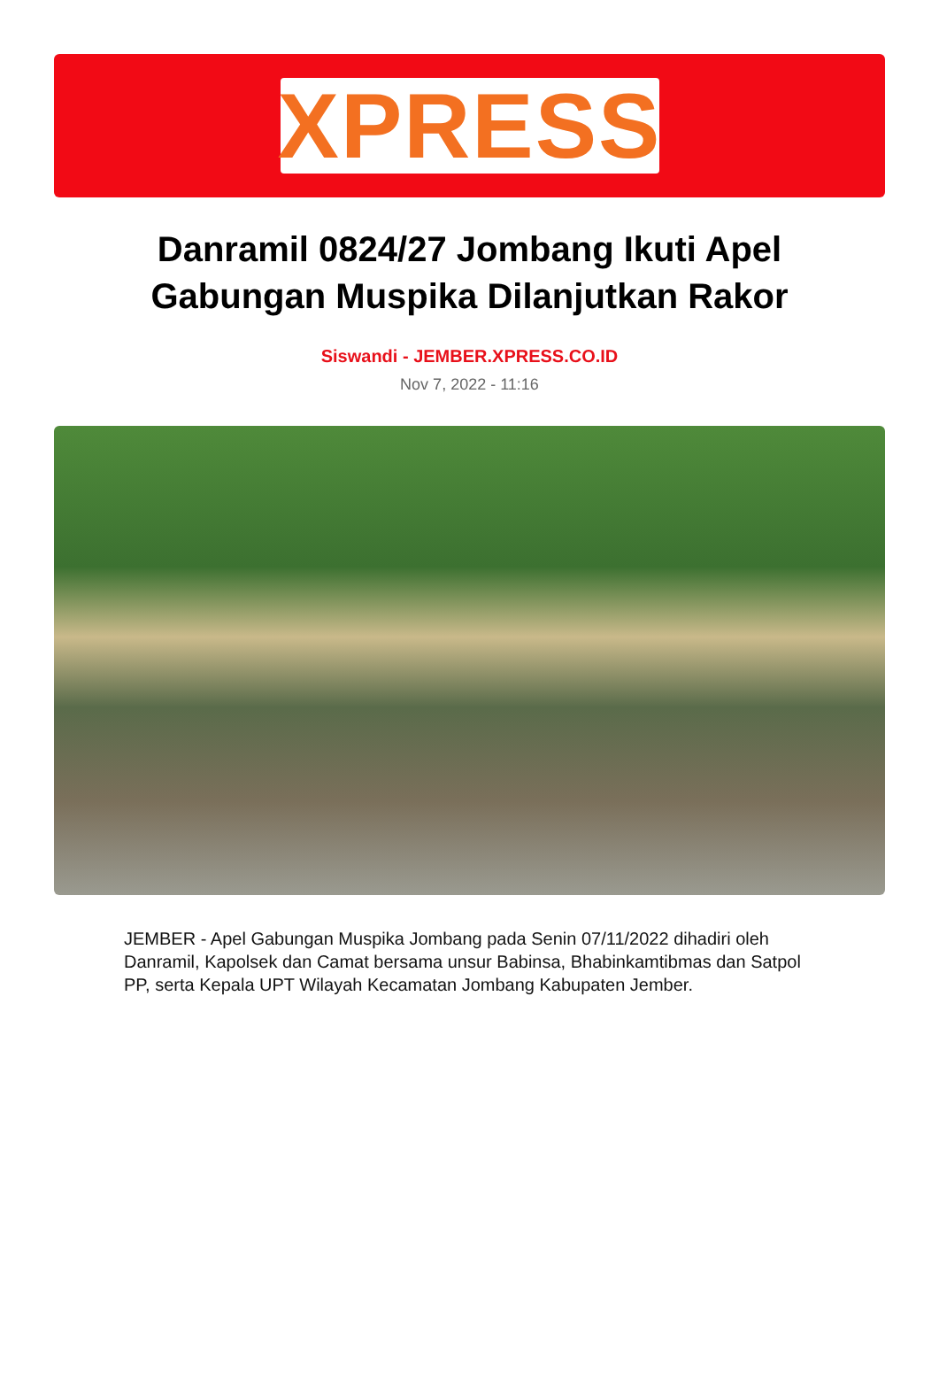XPRESS
Danramil 0824/27 Jombang Ikuti Apel Gabungan Muspika Dilanjutkan Rakor
Siswandi - JEMBER.XPRESS.CO.ID
Nov 7, 2022 - 11:16
JEMBER - Apel Gabungan Muspika Jombang pada Senin 07/11/2022 dihadiri oleh Danramil, Kapolsek dan Camat bersama unsur Babinsa, Bhabinkamtibmas dan Satpol PP, serta Kepala UPT Wilayah Kecamatan Jombang Kabupaten Jember.